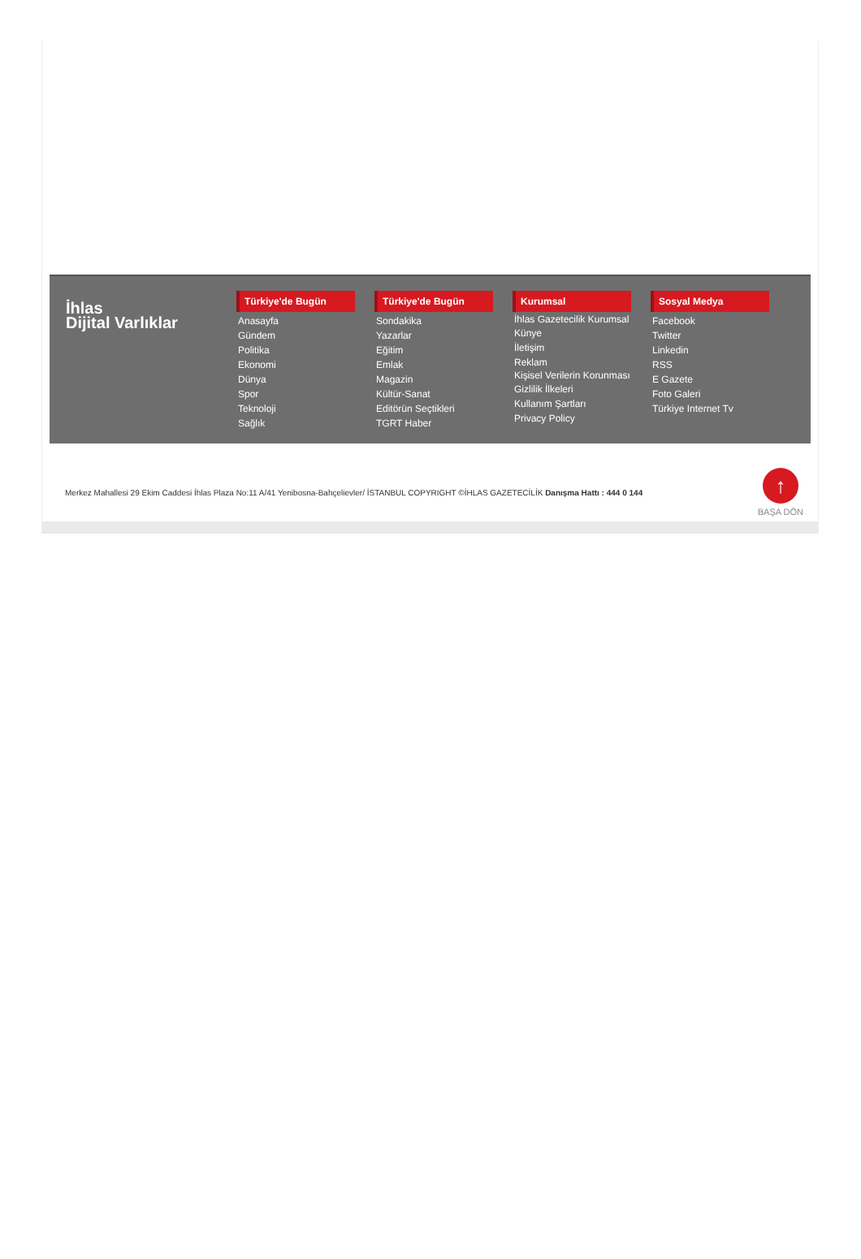İhlas
Dijital Varlıklar
Türkiye'de Bugün
Anasayfa
Gündem
Politika
Ekonomi
Dünya
Spor
Teknoloji
Sağlık
Türkiye'de Bugün
Sondakika
Yazarlar
Eğitim
Emlak
Magazin
Kültür-Sanat
Editörün Seçtikleri
TGRT Haber
Kurumsal
İhlas Gazetecilik Kurumsal
Künye
İletişim
Reklam
Kişisel Verilerin Korunması
Gizlilik İlkeleri
Kullanım Şartları
Privacy Policy
Sosyal Medya
Facebook
Twitter
Linkedin
RSS
E Gazete
Foto Galeri
Türkiye Internet Tv
Merkez Mahallesi 29 Ekim Caddesi İhlas Plaza No:11 A/41 Yenibosna-Bahçelievler/ İSTANBUL COPYRIGHT ©İHLAS GAZETECİLİK Danışma Hattı : 444 0 144
↑
BAŞA DÖN